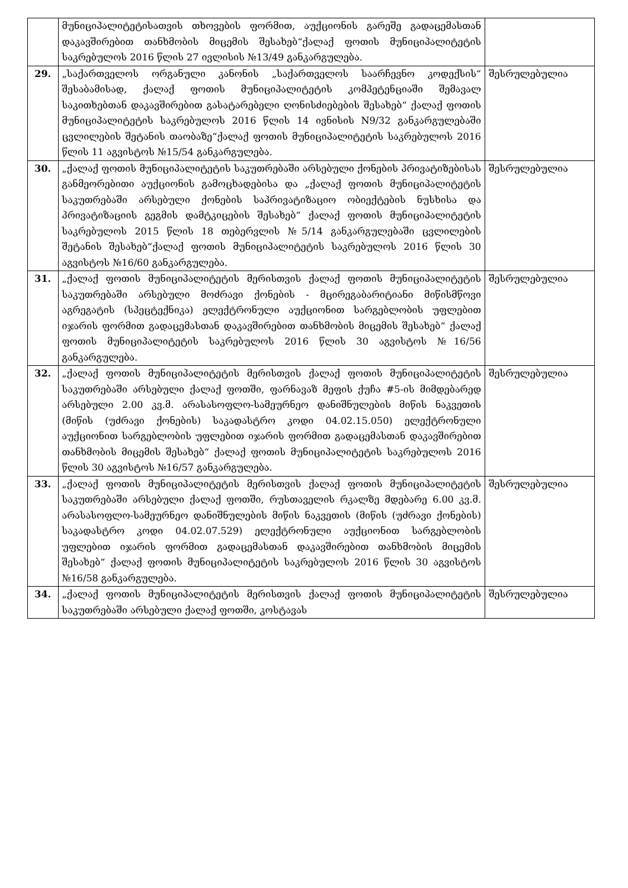| | მუნიციპალიტეტისათვის თხოვების ფორმით, აუქციონის გარეშე გადაცემასთან დაკავშირებით თანხმობის მიცემის შესახებ“ქალაქ ფოთის მუნიციპალიტეტის საკრებულოს 2016 წლის 27 ივლისის №13/49 განკარგულება. | |
| 29. | „საქართველოს ორგანული კანონის „საქართველოს საარჩევნო კოდექსის“ შესაბამისად, ქალაქ ფოთის მუნიციპალიტეტის კომპეტენციაში შემავალ საკითხებთან დაკავშირებით გასატარებელი ღონისძიებების შესახებ“ ქალაქ ფოთის მუნიციპალიტეტის საკრებულოს 2016 წლის 14 ივნისის N9/32 განკარგულებაში ცვლილების შეტანის თაობაზე“ქალაქ ფოთის მუნიციპალიტეტის საკრებულოს 2016 წლის 11 აგვისტოს №15/54 განკარგულება. | შესრულებულია |
| 30. | „ქალაქ ფოთის მუნიციპალიტეტის საკუთრებაში არსებული ქონების პრივატიზებისას განმეორებითი აუქციონის გამოცხადებისა და „ქალაქ ფოთის მუნიციპალიტეტის საკუთრებაში არსებული ქონების საპრივატიზაციო ობიექტების ნუსხისა და პრივატიზაციის გეგმის დამტკიცების შესახებ“ ქალაქ ფოთის მუნიციპალიტეტის საკრებულოს 2015 წლის 18 თებერვლის №5/14 განკარგულებაში ცვლილების შეტანის შესახებ“ქალაქ ფოთის მუნიციპალიტეტის საკრებულოს 2016 წლის 30 აგვისტოს №16/60 განკარგულება. | შესრულებულია |
| 31. | „ქალაქ ფოთის მუნიციპალიტეტის მერისთვის ქალაქ ფოთის მუნიციპალიტეტის საკუთრებაში არსებული მოძრავი ქონების - მცირეგაბარიტიანი მიწისმწოვი აგრეგატის (სპეცტექნიკა) ელექტრონული აუქციონით სარგებლობის უფლებით იჯარის ფორმით გადაცემასთან დაკავშირებით თანხმობის მიცემის შესახებ“ ქალაქ ფოთის მუნიციპალიტეტის საკრებულოს 2016 წლის 30 აგვისტოს №16/56 განკარგულება. | შესრულებულია |
| 32. | „ქალაქ ფოთის მუნიციპალიტეტის მერისთვის ქალაქ ფოთის მუნიციპალიტეტის საკუთრებაში არსებული ქალაქ ფოთში, ფარნავაზ მეფის ქუჩა #5-ის მიმდებარედ არსებული 2.00 კვ.მ. არასასოფლო-სამეურნეო დანიშნულების მიწის ნაკვეთის (მიწის (უძრავი ქონების) საკადასტრო კოდი 04.02.15.050) ელექტრონული აუქციონით სარგებლობის უფლებით იჯარის ფორმით გადაცემასთან დაკავშირებით თანხმობის მიცემის შესახებ“ ქალაქ ფოთის მუნიციპალიტეტის საკრებულოს 2016 წლის 30 აგვისტოს №16/57 განკარგულება. | შესრულებულია |
| 33. | „ქალაქ ფოთის მუნიციპალიტეტის მერისთვის ქალაქ ფოთის მუნიციპალიტეტის საკუთრებაში არსებული ქალაქ ფოთში, რუსთაველის რკალზე მდებარე 6.00 კვ.მ. არასასოფლო-სამეურნეო დანიშნულების მიწის ნაკვეთის (მიწის (უძრავი ქონების) საკადასტრო კოდი 04.02.07.529) ელექტრონული აუქციონით სარგებლობის უფლებით იჯარის ფორმით გადაცემასთან დაკავშირებით თანხმობის მიცემის შესახებ“ ქალაქ ფოთის მუნიციპალიტეტის საკრებულოს 2016 წლის 30 აგვისტოს №16/58 განკარგულება. | შესრულებულია |
| 34. | „ქალაქ ფოთის მუნიციპალიტეტის მერისთვის ქალაქ ფოთის მუნიციპალიტეტის საკუთრებაში არსებული ქალაქ ფოთში, კოსტავას | შესრულებულია |